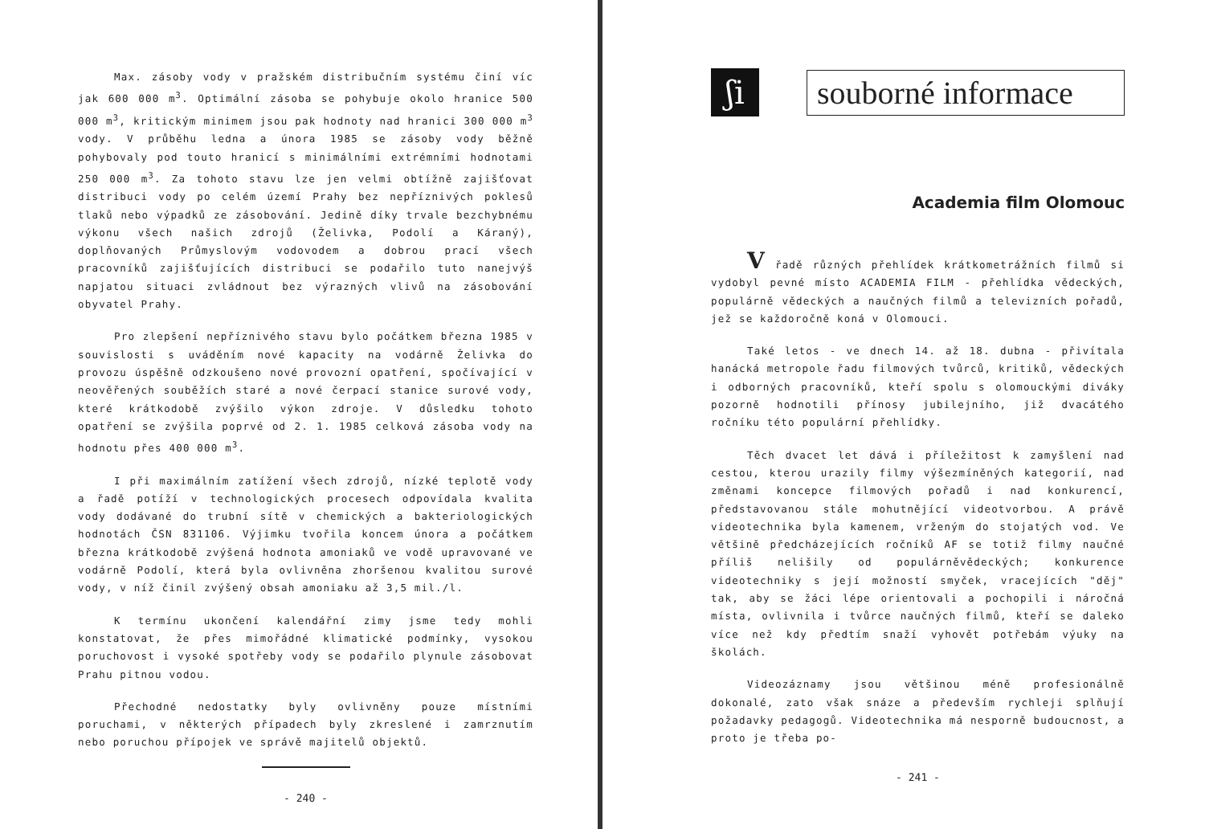Max. zásoby vody v pražském distribučním systému činí víc jak 600 000 m<sup>3</sup>. Optimální zásoba se pohybuje okolo hranice 500 000 m<sup>3</sup>, kritickým minimem jsou pak hodnoty nad hranici 300 000 m<sup>3</sup> vody. V průběhu ledna a února 1985 se zásoby vody běžně pohybovaly pod touto hranicí s minimálními extrémními hodnotami 250 000 m<sup>3</sup>. Za tohoto stavu lze jen velmi obtížně zajišťovat distribuci vody po celém území Prahy bez nepříznivých poklesů tlaků nebo výpadků ze zásobování. Jedině díky trvale bezchybnému výkonu všech našich zdrojů (Želivka, Podolí a Káraný), doplňovaných Průmyslovým vodovodem a dobrou prací všech pracovníků zajišťujících distribuci se podařilo tuto nanejvýš napjatou situaci zvládnout bez výrazných vlivů na zásobování obyvatel Prahy.
Pro zlepšení nepříznivého stavu bylo počátkem března 1985 v souvislosti s uváděním nové kapacity na vodárně Želivka do provozu úspěšně odzkoušeno nové provozní opatření, spočívající v neověřených souběžích staré a nové čerpací stanice surové vody, které krátkodobě zvýšilo výkon zdroje. V důsledku tohoto opatření se zvýšila poprvé od 2. 1. 1985 celková zásoba vody na hodnotu přes 400 000 m<sup>3</sup>.
I při maximálním zatížení všech zdrojů, nízké teplotě vody a řadě potíží v technologických procesech odpovídala kvalita vody dodávané do trubní sítě v chemických a bakteriologických hodnotách ČSN 831106. Výjimku tvořila koncem února a počátkem března krátkodobě zvýšená hodnota amoniaků ve vodě upravované ve vodárně Podolí, která byla ovlivněna zhoršenou kvalitou surové vody, v níž činil zvýšený obsah amoniaku až 3,5 mil./l.
K termínu ukončení kalendářní zimy jsme tedy mohli konstatovat, že přes mimořádné klimatické podmínky, vysokou poruchovost i vysoké spotřeby vody se podařilo plynule zásobovat Prahu pitnou vodou.
Přechodné nedostatky byly ovlivněny pouze místními poruchami, v některých případech byly zkreslené i zamrznutím nebo poruchou přípojek ve správě majitelů objektů.
- 240 -
ʃi
souborné informace
Academia film Olomouc
V řadě různých přehlídek krátkometrážních filmů si vydobyl pevné místo ACADEMIA FILM - přehlídka vědeckých, populárně vědeckých a naučných filmů a televizních pořadů, jež se každoročně koná v Olomouci.
Také letos - ve dnech 14. až 18. dubna - přivítala hanácká metropole řadu filmových tvůrců, kritiků, vědeckých i odborných pracovníků, kteří spolu s olomouckými diváky pozorně hodnotili přínosy jubilejního, již dvacátého ročníku této populární přehlídky.
Těch dvacet let dává i příležitost k zamyšlení nad cestou, kterou urazily filmy výšezmíněných kategorií, nad změnami koncepce filmových pořadů i nad konkurencí, představovanou stále mohutnějící videotvorbou. A právě videotechnika byla kamenem, vrženým do stojatých vod. Ve většině předcházejících ročníků AF se totiž filmy naučné příliš nelišily od populárněvědeckých; konkurence videotechniky s její možností smyček, vracejících "děj" tak, aby se žáci lépe orientovali a pochopili i náročná místa, ovlivnila i tvůrce naučných filmů, kteří se daleko více než kdy předtím snaží vyhovět potřebám výuky na školách.
Videozáznamy jsou většinou méně profesionálně dokonalé, zato však snáze a především rychleji splňují požadavky pedagogů. Videotechnika má nesporně budoucnost, a proto je třeba po-
- 241 -